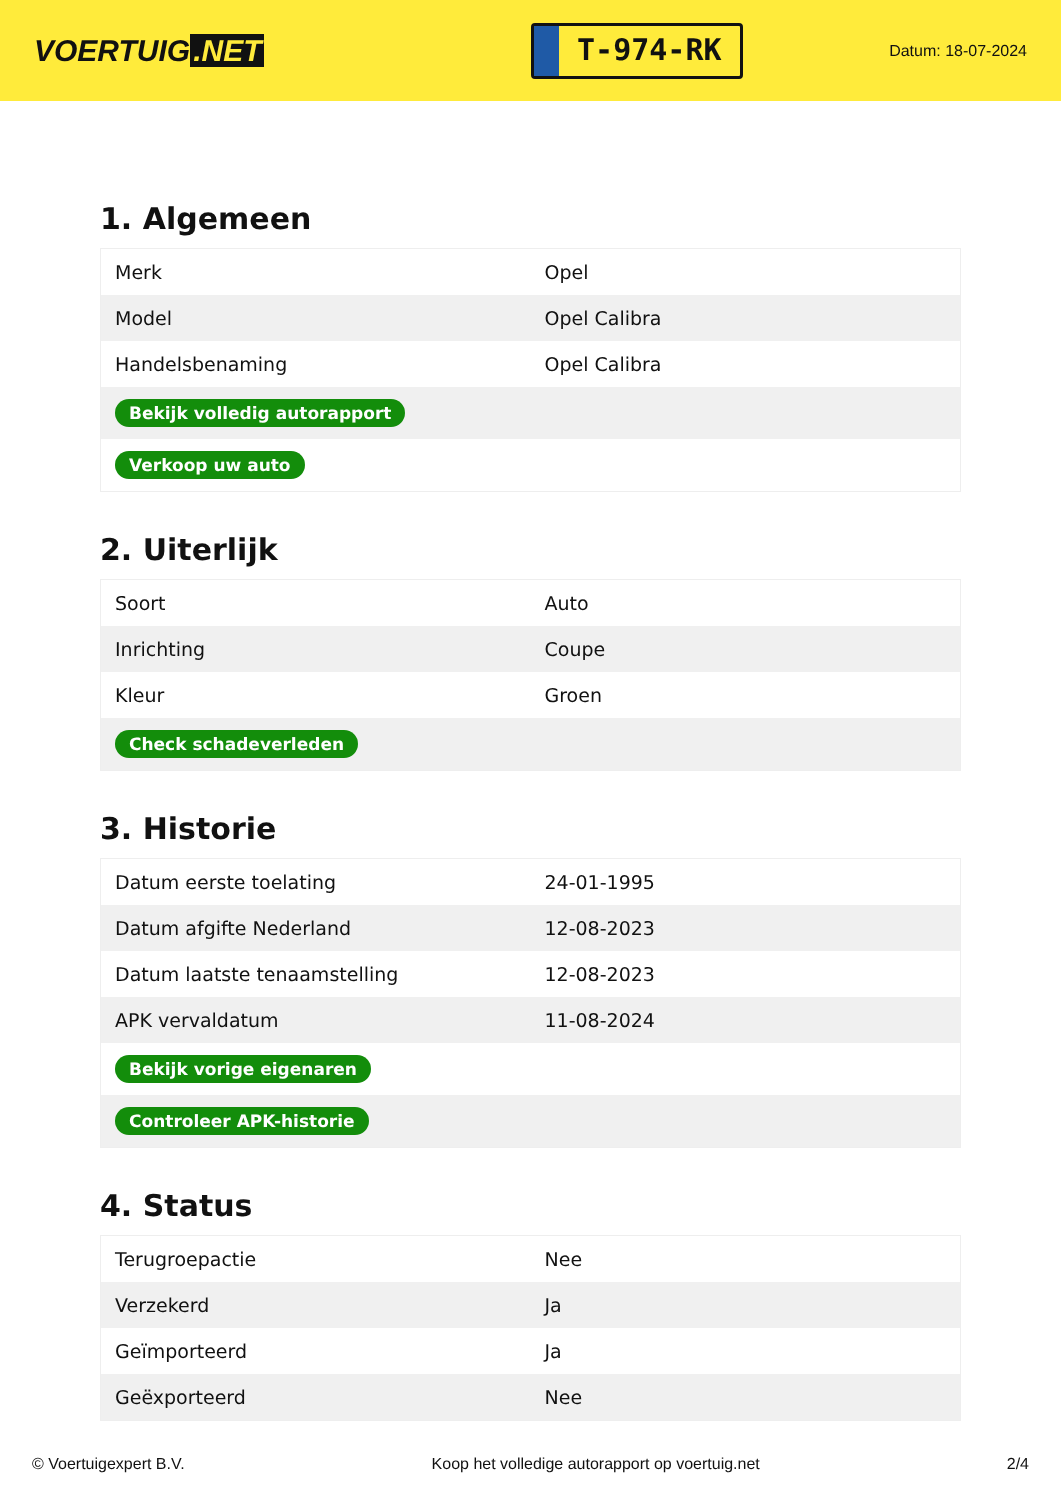VOERTUIG.NET
T-974-RK
Datum: 18-07-2024
1. Algemeen
| Merk | Opel |
| Model | Opel Calibra |
| Handelsbenaming | Opel Calibra |
| Bekijk volledig autorapport | |
| Verkoop uw auto | |
2. Uiterlijk
| Soort | Auto |
| Inrichting | Coupe |
| Kleur | Groen |
| Check schadeverleden | |
3. Historie
| Datum eerste toelating | 24-01-1995 |
| Datum afgifte Nederland | 12-08-2023 |
| Datum laatste tenaamstelling | 12-08-2023 |
| APK vervaldatum | 11-08-2024 |
| Bekijk vorige eigenaren | |
| Controleer APK-historie | |
4. Status
| Terugroepactie | Nee |
| Verzekerd | Ja |
| Geïmporteerd | Ja |
| Geëxporteerd | Nee |
© Voertuigexpert B.V. Koop het volledige autorapport op voertuig.net 2/4